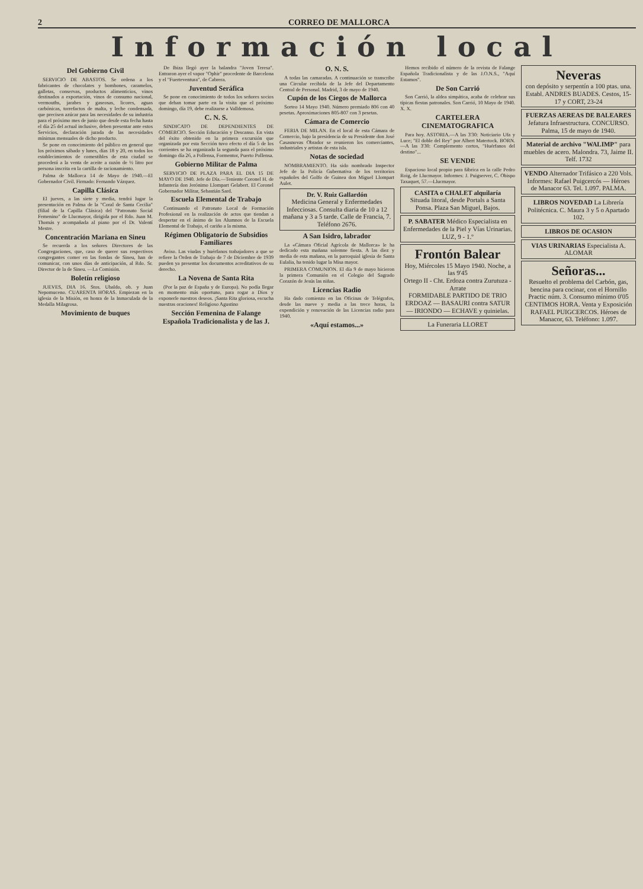2 CORREO DE MALLORCA
Información local
Del Gobierno Civil
SERVICIO DE ABASTOS. Se ordena a los fabricantes de chocolates y bombones, caramelos, galletas, conservas, productos alimenticios, vinos destinados a exportación, vinos de consumo nacional, vermouths, jarabes y gaseosas, licores, aguas carbónicas, torrefactos de malta, y leche condensada, que precisen azúcar para las necesidades de su industria para el próximo mes de junio que desde esta fecha hasta el día 25 del actual inclusive, deben presentar ante estos Servicios, declaración jurada de las necesidades mínimas mensuales de dicho producto.
Se pone en conocimiento del público en general que los próximos sábado y lunes, días 18 y 20, en todos los establecimientos de comestibles de esta ciudad se procederá a la venta de aceite a razón de ½ litro por persona inscrita en la cartilla de racionamiento.
Palma de Mallorca 14 de Mayo de 1940.—El Gobernador Civil. Firmado: Fernando Vázquez.
Capilla Clásica
El jueves, a las siete y media, tendrá lugar la presentación en Palma de la "Coral de Santa Cecilia" (filial de la Capilla Clásica) del "Patronato Social Femenino" de Llucmayor, dirigida por el Rdo. Juan M. Thomás y acompañada al piano por el Dr. Valentí Mestre.
Concentración Mariana en Sineu
Se recuerda a los señores Directores de las Congregaciones, que, caso de querer sus respectivos congregantes comer en las fondas de Sineu, han de comunicar, con unos días de anticipación, al Rdo. Sr. Director de la de Sineu. —La Comisión.
Boletín religioso
JUEVES, DIA 16. Stos. Ubaldo, ob. y Juan Nepomuceno. CUARENTA HORAS. Empiezan en la iglesia de la Misión, en honra de la Inmaculada de la Medalla Milagrosa.
Movimiento de buques
De Ibiza llegó ayer la balandra "Joven Teresa". Entraron ayer el vapor "Ophir" procedente de Barcelona y el "Fuerteventura", de Cabrera.
Juventud Seráfica
Se pone en conocimiento de todos los señores socios que deban tomar parte en la visita que el próximo domingo, día 19, debe realizarse a Valldemosa.
C. N. S.
SINDICATO DE DEPENDIENTES DE COMERCIO. Sección Educación y Descanso. En vista del éxito obtenido en la primera excursión que organizada por esta Sección tuvo efecto el día 5 de los corrientes se ha organizado la segunda para el próximo domingo día 26, a Pollensa, Formentor, Puerto Pollensa.
Gobierno Militar de Palma
SERVICIO DE PLAZA PARA EL DIA 15 DE MAYO DE 1940. Jefe de Día.—Teniente Coronel H. de Infantería don Jerónimo Llompart Gelabert. El Coronel Gobernador Militar, Sebastián Sard.
Escuela Elemental de Trabajo
Continuando el Patronato Local de Formación Profesional en la realización de actos que tiendan a despertar en el ánimo de los Alumnos de la Escuela Elemental de Trabajo, el cariño a la misma.
Régimen Obligatorio de Subsidios Familiares
Aviso. Las viudas y huérfanos trabajadores a que se refiere la Orden de Trabajo de 7 de Diciembre de 1939 pueden ya presentar los documentos acreditativos de su derecho.
La Novena de Santa Rita
(Por la paz de España y de Europa). No podía llegar en momento más oportuno, para rogar a Dios y exponerle nuestros deseos. ¡Santa Rita gloriosa, escucha nuestras oraciones! Religioso Agustino
Sección Femenina de Falange Española Tradicionalista y de las J. O. N. S.
A todas las camaradas. A continuación se transcribe una Circular recibida de la Jefe del Departamento Central de Personal. Madrid, 3 de mayo de 1940.
Cupón de los Ciegos de Mallorca
Sorteo 14 Mayo 1940. Número premiado 806 con 40 pesetas. Aproximaciones 805-807 con 3 pesetas.
Cámara de Comercio
FERIA DE MILAN. En el local de esta Cámara de Comercio, bajo la presidencia de su Presidente don José Casasnovas Obrador se reunieron los comerciantes, industriales y artistas de esta isla.
Notas de sociedad
NOMBRAMIENTO. Ha sido nombrado Inspector Jefe de la Policía Gubernativa de los territorios españoles del Golfo de Guinea don Miguel Llompart Aulet.
Dr. V. Ruiz Gallardón
Medicina General y Enfermedades Infecciosas. Consulta diaria de 10 a 12 mañana y 3 a 5 tarde. Calle de Francia, 7. Teléfono 2676.
A San Isidro, labrador
La «Cámara Oficial Agrícola de Mallorca» le ha dedicado esta mañana solemne fiesta. A las diez y media de esta mañana, en la parroquial iglesia de Santa Eulalia, ha tenido lugar la Misa mayor.
PRIMERA COMUNION. El día 9 de mayo hicieron la primera Comunión en el Colegio del Sagrado Corazón de Jesús las niñas.
Licencias Radio
Ha dado comienzo en las Oficinas de Telégrafos, desde las nueve y media a las trece horas, la expendición y renovación de las Licencias radio para 1940.
«Aquí estamos...»
Hemos recibido el número de la revista de Falange Española Tradicionalista y de las J.O.N.S., "Aquí Estamos".
De Son Carrió
Son Carrió, la aldea simpática, acaba de celebrar sus típicas fiestas patronales. Son Carrió, 10 Mayo de 1940. X. X.
CARTELERA CINEMATOGRAFICA
Para hoy. ASTORIA.—A las 3'30: Noticiario Ufa y Luce; "El doble del Rey" por Albert Matertock. BORN.—A las 3'30: Complemento cortos, "Huérfanos del destino"...
SE VENDE
Espacioso local propio para fábrica en la calle Pedro Roig, de Llucmayor. Informes: J. Puigserver, C. Obispo Taxaquet, 57.—Llucmayor.
CASITA o CHALET alquilaría
Situada litoral, desde Portals a Santa Ponsa. Plaza San Miguel, Bajos.
P. SABATER Médico Especialista en Enfermedades de la Piel y Vías Urinarias. LUZ, 9 - 1.º
Frontón Balear
Hoy, Miércoles 15 Mayo 1940. Noche, a las 9'45
Ortego II - Cht. Erdoza contra Zurutuza - Arrate
FORMIDABLE PARTIDO DE TRIO
ERDOAZ — BASAURI contra SATUR — IRIONDO — ECHAVE y quinielas.
La Funeraria LLORET
Neveras
con depósito y serpentín a 100 ptas. una. Establ. ANDRES BUADES. Cestos, 15-17 y CORT, 23-24
FUERZAS AEREAS DE BALEARES
Jefatura Infraestructura. CONCURSO. Palma, 15 de mayo de 1940.
Material de archivo "WALIMP" para muebles de acero. Malondra. 73, Jaime II. Telf. 1732
VENDO Alternador Trifásico a 220 Vols. Informes: Rafael Puigcercós — Héroes de Manacor 63. Tel. 1.097. PALMA.
LIBROS NOVEDAD La Librería Politécnica. C. Maura 3 y 5 o Apartado 102.
LIBROS DE OCASION
VIAS URINARIAS Especialista A. ALOMAR
Señoras...
Resuelto el problema del Carbón, gas, bencina para cocinar, con el Hornillo Practic núm. 3. Consumo mínimo 0'05 CENTIMOS HORA. Venta y Exposición RAFAEL PUIGCERCOS. Héroes de Manacor, 63. Teléfono: 1.097.